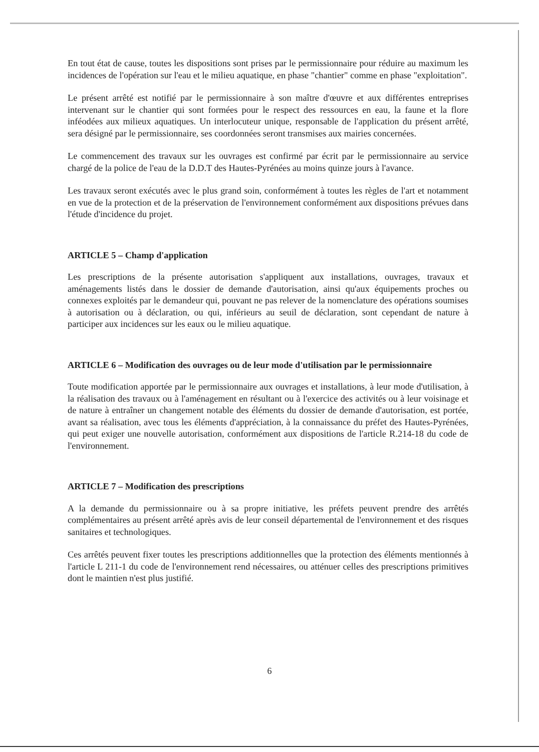En tout état de cause, toutes les dispositions sont prises par le permissionnaire pour réduire au maximum les incidences de l'opération sur l'eau et le milieu aquatique, en phase "chantier" comme en phase "exploitation".
Le présent arrêté est notifié par le permissionnaire à son maître d'œuvre et aux différentes entreprises intervenant sur le chantier qui sont formées pour le respect des ressources en eau, la faune et la flore inféodées aux milieux aquatiques. Un interlocuteur unique, responsable de l'application du présent arrêté, sera désigné par le permissionnaire, ses coordonnées seront transmises aux mairies concernées.
Le commencement des travaux sur les ouvrages est confirmé par écrit par le permissionnaire au service chargé de la police de l'eau de la D.D.T des Hautes-Pyrénées au moins quinze jours à l'avance.
Les travaux seront exécutés avec le plus grand soin, conformément à toutes les règles de l'art et notamment en vue de la protection et de la préservation de l'environnement conformément aux dispositions prévues dans l'étude d'incidence du projet.
ARTICLE 5 – Champ d'application
Les prescriptions de la présente autorisation s'appliquent aux installations, ouvrages, travaux et aménagements listés dans le dossier de demande d'autorisation, ainsi qu'aux équipements proches ou connexes exploités par le demandeur qui, pouvant ne pas relever de la nomenclature des opérations soumises à autorisation ou à déclaration, ou qui, inférieurs au seuil de déclaration, sont cependant de nature à participer aux incidences sur les eaux ou le milieu aquatique.
ARTICLE 6 – Modification des ouvrages ou de leur mode d'utilisation par le permissionnaire
Toute modification apportée par le permissionnaire aux ouvrages et installations, à leur mode d'utilisation, à la réalisation des travaux ou à l'aménagement en résultant ou à l'exercice des activités ou à leur voisinage et de nature à entraîner un changement notable des éléments du dossier de demande d'autorisation, est portée, avant sa réalisation, avec tous les éléments d'appréciation, à la connaissance du préfet des Hautes-Pyrénées, qui peut exiger une nouvelle autorisation, conformément aux dispositions de l'article R.214-18 du code de l'environnement.
ARTICLE 7 – Modification des prescriptions
A la demande du permissionnaire ou à sa propre initiative, les préfets peuvent prendre des arrêtés complémentaires au présent arrêté après avis de leur conseil départemental de l'environnement et des risques sanitaires et technologiques.
Ces arrêtés peuvent fixer toutes les prescriptions additionnelles que la protection des éléments mentionnés à l'article L 211-1 du code de l'environnement rend nécessaires, ou atténuer celles des prescriptions primitives dont le maintien n'est plus justifié.
6